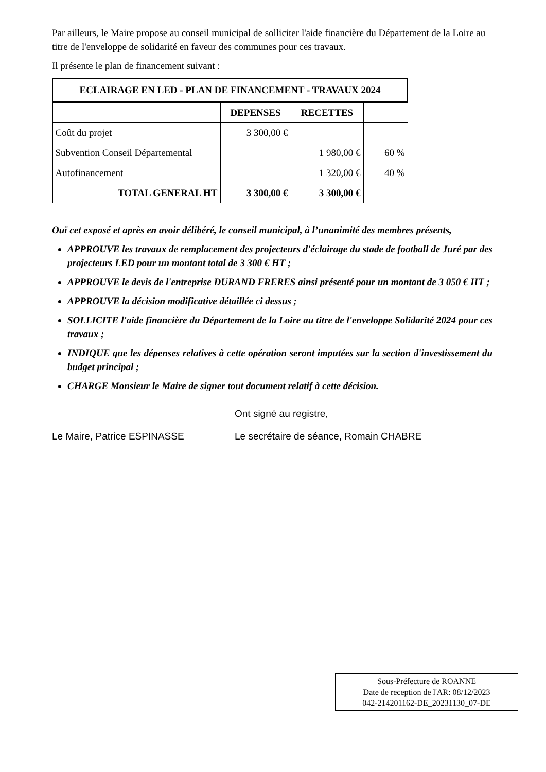Par ailleurs, le Maire propose au conseil municipal de solliciter l'aide financière du Département de la Loire au titre de l'enveloppe de solidarité en faveur des communes pour ces travaux.
Il présente le plan de financement suivant :
| ECLAIRAGE EN LED - PLAN DE FINANCEMENT - TRAVAUX 2024 | | | |
| --- | --- | --- | --- |
| | DEPENSES | RECETTES | |
| Coût du projet | 3 300,00 € | | |
| Subvention Conseil Départemental | | 1 980,00 € | 60 % |
| Autofinancement | | 1 320,00 € | 40 % |
| TOTAL GENERAL HT | 3 300,00 € | 3 300,00 € | |
Ouï cet exposé et après en avoir délibéré, le conseil municipal, à l’unanimité des membres présents,
APPROUVE les travaux de remplacement des projecteurs d'éclairage du stade de football de Juré par des projecteurs LED pour un montant total de 3 300 € HT ;
APPROUVE le devis de l'entreprise DURAND FRERES ainsi présenté pour un montant de 3 050 € HT ;
APPROUVE la décision modificative détaillée ci dessus ;
SOLLICITE l'aide financière du Département de la Loire au titre de l'enveloppe Solidarité 2024 pour ces travaux ;
INDIQUE que les dépenses relatives à cette opération seront imputées sur la section d'investissement du budget principal ;
CHARGE Monsieur le Maire de signer tout document relatif à cette décision.
Ont signé au registre,
Le Maire, Patrice ESPINASSE Le secrétaire de séance, Romain CHABRE
Sous-Préfecture de ROANNE
Date de reception de l'AR: 08/12/2023
042-214201162-DE_20231130_07-DE